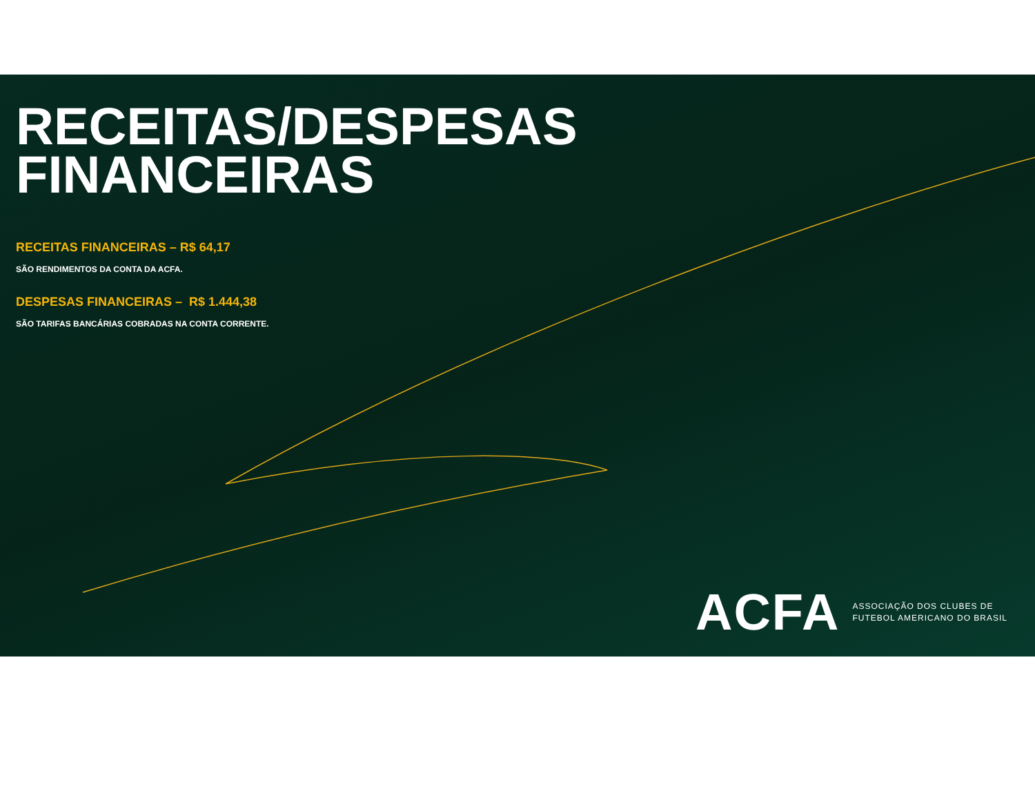RECEITAS/DESPESAS
FINANCEIRAS
RECEITAS FINANCEIRAS – R$ 64,17
SÃO RENDIMENTOS DA CONTA DA ACFA.
DESPESAS FINANCEIRAS – R$ 1.444,38
SÃO TARIFAS BANCÁRIAS COBRADAS NA CONTA CORRENTE.
ACFA ASSOCIAÇÃO DOS CLUBES DE
FUTEBOL AMERICANO DO BRASIL